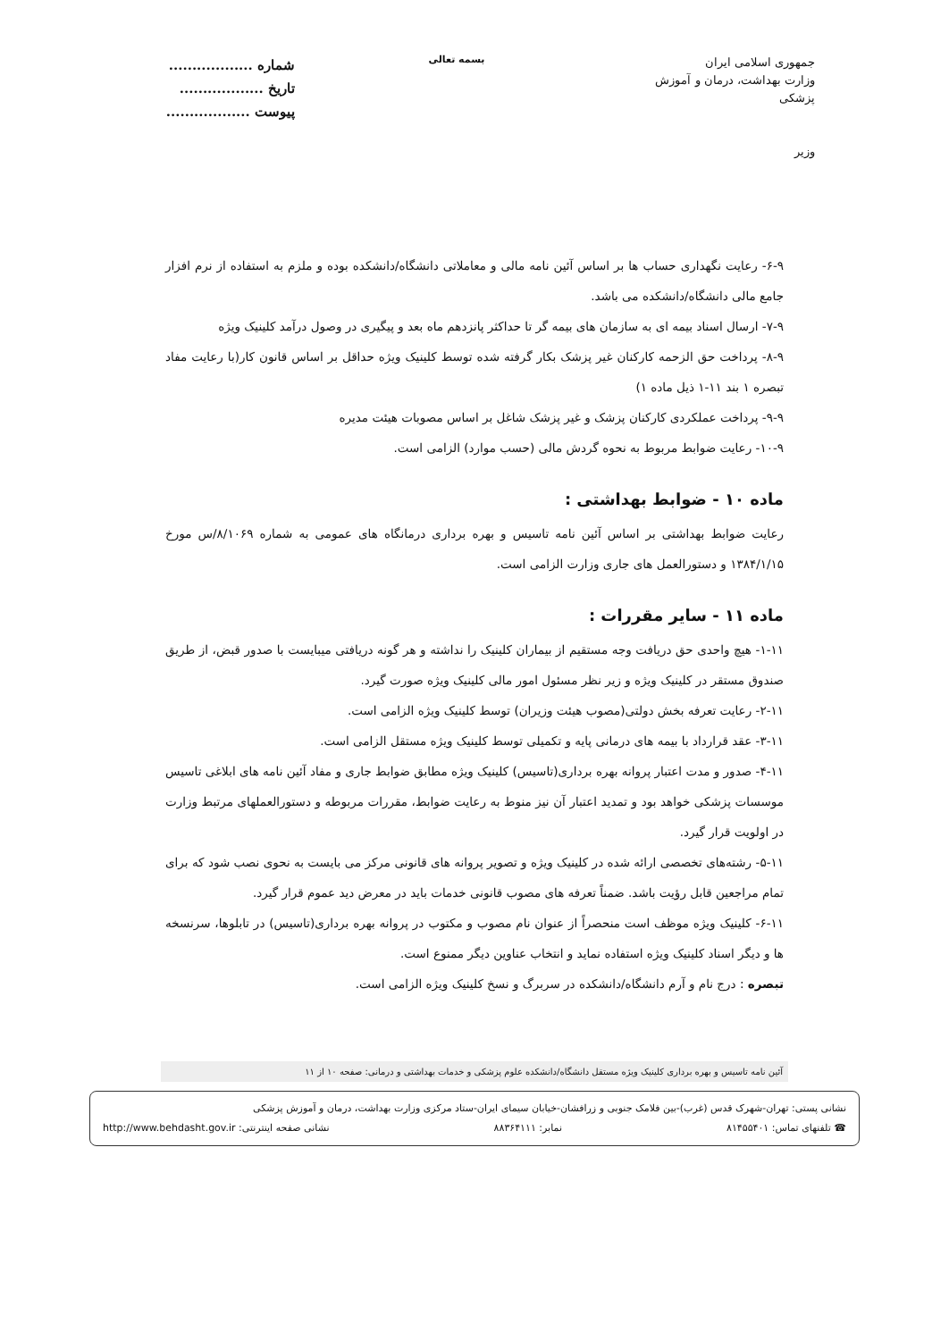جمهوری اسلامی ایران
وزارت بهداشت، درمان و آموزش پزشکی
وزیر
بسمه تعالی
شماره ..................
تاریخ ..................
پیوست ..................
۶-۹- رعایت نگهداری حساب ها بر اساس آئین نامه مالی و معاملاتی دانشگاه/دانشکده بوده و ملزم به استفاده از نرم افزار جامع مالی دانشگاه/دانشکده می باشد.
۷-۹- ارسال اسناد بیمه ای به سازمان های بیمه گر تا حداکثر پانزدهم ماه بعد و پیگیری در وصول درآمد کلینیک ویژه
۸-۹- پرداخت حق الزحمه کارکنان غیر پزشک بکار گرفته شده توسط کلینیک ویژه حداقل بر اساس قانون کار(با رعایت مفاد تبصره ۱ بند ۱۱-۱ ذیل ماده ۱)
۹-۹- پرداخت عملکردی کارکنان پزشک و غیر پزشک شاغل بر اساس مصوبات هیئت مدیره
۱۰-۹- رعایت ضوابط مربوط به نحوه گردش مالی (حسب موارد) الزامی است.
ماده ۱۰ - ضوابط بهداشتی :
رعایت ضوابط بهداشتی بر اساس آئین نامه تاسیس و بهره برداری درمانگاه های عمومی به شماره ۸/۱۰۶۹/س مورخ ۱۳۸۴/۱/۱۵ و دستورالعمل های جاری وزارت الزامی است.
ماده ۱۱ - سایر مقررات :
۱-۱۱- هیچ واحدی حق دریافت وجه مستقیم از بیماران کلینیک را نداشته و هر گونه دریافتی میبایست با صدور قبض، از طریق صندوق مستقر در کلینیک ویژه و زیر نظر مسئول امور مالی کلینیک ویژه صورت گیرد.
۲-۱۱- رعایت تعرفه بخش دولتی(مصوب هیئت وزیران) توسط کلینیک ویژه الزامی است.
۳-۱۱- عقد قرارداد با بیمه های درمانی پایه و تکمیلی توسط کلینیک ویژه مستقل الزامی است.
۴-۱۱- صدور و مدت اعتبار پروانه بهره برداری(تاسیس) کلینیک ویژه مطابق ضوابط جاری و مفاد آئین نامه های ابلاغی تاسیس موسسات پزشکی خواهد بود و تمدید اعتبار آن نیز منوط به رعایت ضوابط، مقررات مربوطه و دستورالعملهای مرتبط وزارت در اولویت قرار گیرد.
۵-۱۱- رشته‌های تخصصی ارائه شده در کلینیک ویژه و تصویر پروانه های قانونی مرکز می بایست به نحوی نصب شود که برای تمام مراجعین قابل رؤیت باشد. ضمناً تعرفه های مصوب قانونی خدمات باید در معرض دید عموم قرار گیرد.
۶-۱۱- کلینیک ویژه موظف است منحصراً از عنوان نام مصوب و مکتوب در پروانه بهره برداری(تاسیس) در تابلوها، سرنسخه ها و دیگر اسناد کلینیک ویژه استفاده نماید و انتخاب عناوین دیگر ممنوع است.
تبصره : درج نام و آرم دانشگاه/دانشکده در سربرگ و نسخ کلینیک ویژه الزامی است.
آئین نامه تاسیس و بهره برداری کلینیک ویژه مستقل دانشگاه/دانشکده علوم پزشکی و خدمات بهداشتی و درمانی: صفحه ۱۰ از ۱۱
نشانی پستی: تهران-شهرک قدس (غرب)-بین فلامک جنوبی و زرافشان-خیابان سیمای ایران-ستاد مرکزی وزارت بهداشت، درمان و آموزش پزشکی
☎ تلفنهای تماس: ۸۱۴۵۵۴۰۱ نمابر: ۸۸۳۶۴۱۱۱ نشانی صفحه اینترنتی: http://www.behdasht.gov.ir